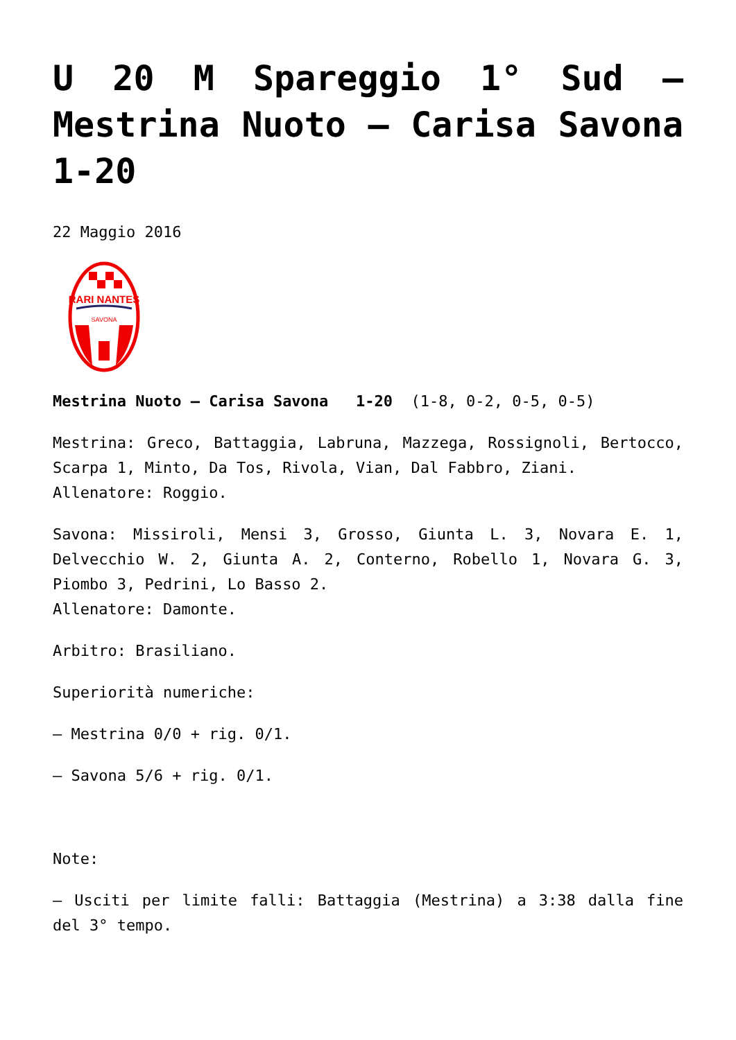U 20 M Spareggio 1° Sud – Mestrina Nuoto – Carisa Savona 1-20
22 Maggio 2016
RARI NANTES
SAVONA
Mestrina Nuoto – Carisa Savona 1-20 (1-8, 0-2, 0-5, 0-5)
Mestrina: Greco, Battaggia, Labruna, Mazzega, Rossignoli, Bertocco, Scarpa 1, Minto, Da Tos, Rivola, Vian, Dal Fabbro, Ziani.
Allenatore: Roggio.
Savona: Missiroli, Mensi 3, Grosso, Giunta L. 3, Novara E. 1, Delvecchio W. 2, Giunta A. 2, Conterno, Robello 1, Novara G. 3, Piombo 3, Pedrini, Lo Basso 2.
Allenatore: Damonte.
Arbitro: Brasiliano.
Superiorità numeriche:
– Mestrina 0/0 + rig. 0/1.
– Savona 5/6 + rig. 0/1.
Note:
– Usciti per limite falli: Battaggia (Mestrina) a 3:38 dalla fine del 3° tempo.